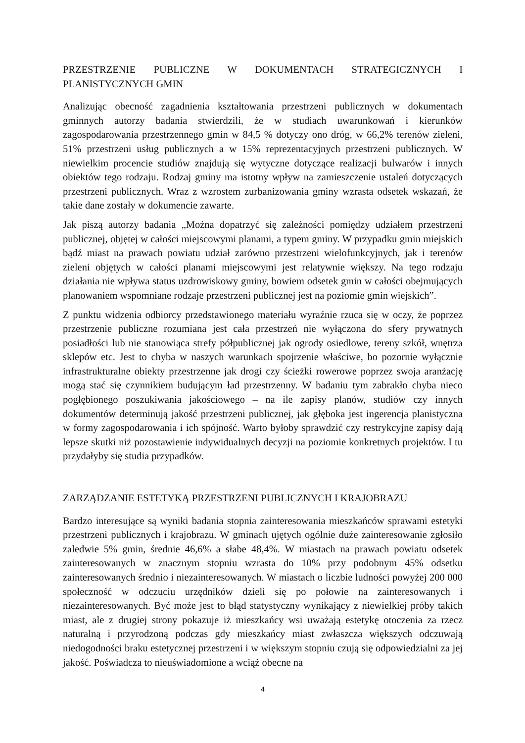PRZESTRZENIE PUBLICZNE W DOKUMENTACH STRATEGICZNYCH I PLANISTYCZNYCH GMIN
Analizując obecność zagadnienia kształtowania przestrzeni publicznych w dokumentach gminnych autorzy badania stwierdzili, że w studiach uwarunkowań i kierunków zagospodarowania przestrzennego gmin w 84,5 % dotyczy ono dróg, w 66,2% terenów zieleni, 51% przestrzeni usług publicznych a w 15% reprezentacyjnych przestrzeni publicznych. W niewielkim procencie studiów znajdują się wytyczne dotyczące realizacji bulwarów i innych obiektów tego rodzaju. Rodzaj gminy ma istotny wpływ na zamieszczenie ustaleń dotyczących przestrzeni publicznych. Wraz z wzrostem zurbanizowania gminy wzrasta odsetek wskazań, że takie dane zostały w dokumencie zawarte.
Jak piszą autorzy badania „Można dopatrzyć się zależności pomiędzy udziałem przestrzeni publicznej, objętej w całości miejscowymi planami, a typem gminy. W przypadku gmin miejskich bądź miast na prawach powiatu udział zarówno przestrzeni wielofunkcyjnych, jak i terenów zieleni objętych w całości planami miejscowymi jest relatywnie większy. Na tego rodzaju działania nie wpływa status uzdrowiskowy gminy, bowiem odsetek gmin w całości obejmujących planowaniem wspomniane rodzaje przestrzeni publicznej jest na poziomie gmin wiejskich”.
Z punktu widzenia odbiorcy przedstawionego materiału wyraźnie rzuca się w oczy, że poprzez przestrzenie publiczne rozumiana jest cała przestrzeń nie wyłączona do sfery prywatnych posiadłości lub nie stanowiąca strefy półpublicznej jak ogrody osiedlowe, tereny szkół, wnętrza sklepów etc. Jest to chyba w naszych warunkach spojrzenie właściwe, bo pozornie wyłącznie infrastrukturalne obiekty przestrzenne jak drogi czy ścieżki rowerowe poprzez swoja aranżację mogą stać się czynnikiem budującym ład przestrzenny. W badaniu tym zabrakło chyba nieco pogłębionego poszukiwania jakościowego – na ile zapisy planów, studiów czy innych dokumentów determinują jakość przestrzeni publicznej, jak głęboka jest ingerencja planistyczna w formy zagospodarowania i ich spójność. Warto byłoby sprawdzić czy restrykcyjne zapisy dają lepsze skutki niż pozostawienie indywidualnych decyzji na poziomie konkretnych projektów. I tu przydałyby się studia przypadków.
ZARZĄDZANIE ESTETYKĄ PRZESTRZENI PUBLICZNYCH I KRAJOBRAZU
Bardzo interesujące są wyniki badania stopnia zainteresowania mieszkańców sprawami estetyki przestrzeni publicznych i krajobrazu. W gminach ujętych ogólnie duże zainteresowanie zgłosiło zaledwie 5% gmin, średnie 46,6% a słabe 48,4%. W miastach na prawach powiatu odsetek zainteresowanych w znacznym stopniu wzrasta do 10% przy podobnym 45% odsetku zainteresowanych średnio i niezainteresowanych. W miastach o liczbie ludności powyżej 200 000 społeczność w odczuciu urzędników dzieli się po połowie na zainteresowanych i niezainteresowanych. Być może jest to błąd statystyczny wynikający z niewielkiej próby takich miast, ale z drugiej strony pokazuje iż mieszkańcy wsi uważają estetykę otoczenia za rzecz naturalną i przyrodzoną podczas gdy mieszkańcy miast zwłaszcza większych odczuwają niedogodności braku estetycznej przestrzeni i w większym stopniu czują się odpowiedzialni za jej jakość. Poświadcza to nieuświadomione a wciąż obecne na
4